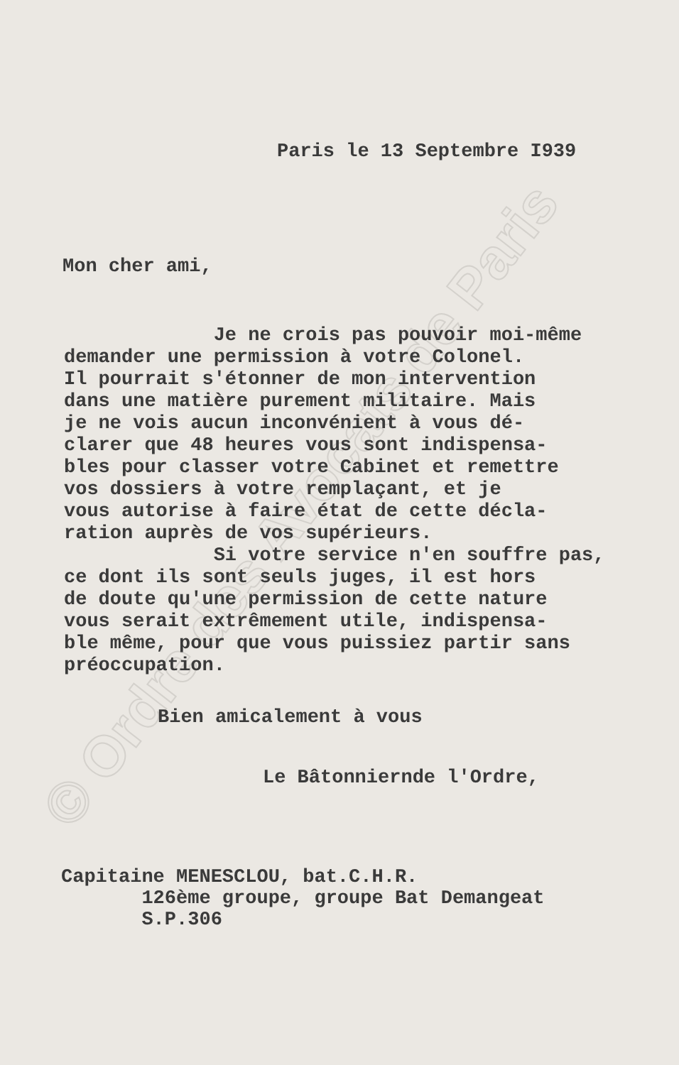© Ordre des Avocats de Paris
Paris le 13 Septembre I939
Mon cher ami,
Je ne crois pas pouvoir moi-même demander une permission à votre Colonel. Il pourrait s'étonner de mon intervention dans une matière purement militaire. Mais je ne vois aucun inconvénient à vous dé- clarer que 48 heures vous sont indispensa- bles pour classer votre Cabinet et remettre vos dossiers à votre remplaçant, et je vous autorise à faire état de cette décla- ration auprès de vos supérieurs. Si votre service n'en souffre pas, ce dont ils sont seuls juges, il est hors de doute qu'une permission de cette nature vous serait extrêmement utile, indispensa- ble même, pour que vous puissiez partir sans préoccupation.
Bien amicalement à vous
Le Bâtonniernde l'Ordre,
Capitaine MENESCLOU, bat.C.H.R. 126ème groupe, groupe Bat Demangeat S.P.306